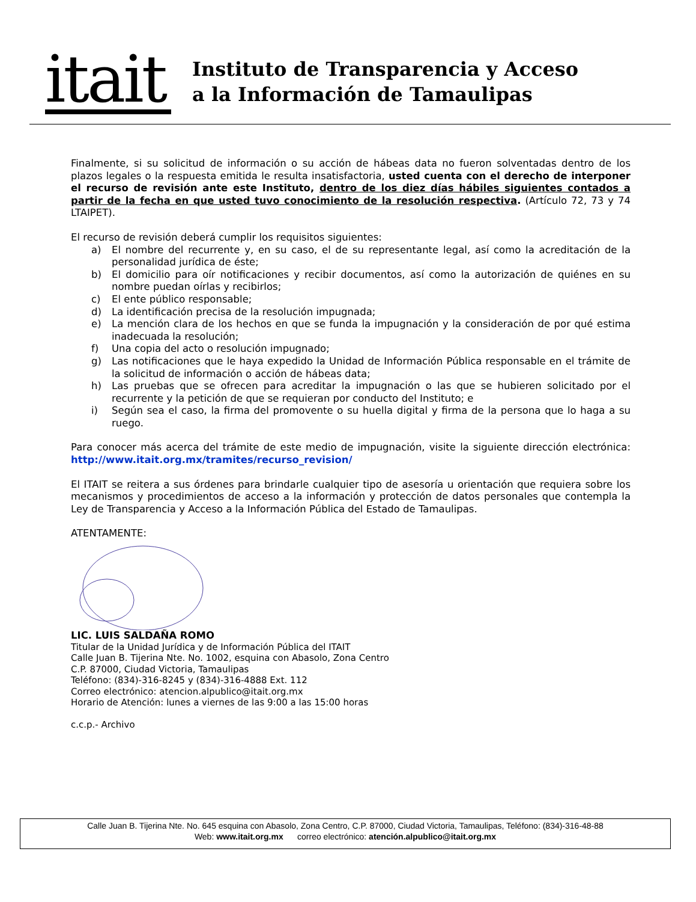itait
Instituto de Transparencia y Acceso
a la Información de Tamaulipas
Finalmente, si su solicitud de información o su acción de hábeas data no fueron solventadas dentro de los plazos legales o la respuesta emitida le resulta insatisfactoria, usted cuenta con el derecho de interponer el recurso de revisión ante este Instituto, dentro de los diez días hábiles siguientes contados a partir de la fecha en que usted tuvo conocimiento de la resolución respectiva. (Artículo 72, 73 y 74 LTAIPET).
El recurso de revisión deberá cumplir los requisitos siguientes:
a) El nombre del recurrente y, en su caso, el de su representante legal, así como la acreditación de la personalidad jurídica de éste;
b) El domicilio para oír notificaciones y recibir documentos, así como la autorización de quiénes en su nombre puedan oírlas y recibirlos;
c) El ente público responsable;
d) La identificación precisa de la resolución impugnada;
e) La mención clara de los hechos en que se funda la impugnación y la consideración de por qué estima inadecuada la resolución;
f) Una copia del acto o resolución impugnado;
g) Las notificaciones que le haya expedido la Unidad de Información Pública responsable en el trámite de la solicitud de información o acción de hábeas data;
h) Las pruebas que se ofrecen para acreditar la impugnación o las que se hubieren solicitado por el recurrente y la petición de que se requieran por conducto del Instituto; e
i) Según sea el caso, la firma del promovente o su huella digital y firma de la persona que lo haga a su ruego.
Para conocer más acerca del trámite de este medio de impugnación, visite la siguiente dirección electrónica: http://www.itait.org.mx/tramites/recurso_revision/
El ITAIT se reitera a sus órdenes para brindarle cualquier tipo de asesoría u orientación que requiera sobre los mecanismos y procedimientos de acceso a la información y protección de datos personales que contempla la Ley de Transparencia y Acceso a la Información Pública del Estado de Tamaulipas.
ATENTAMENTE:
LIC. LUIS SALDAÑA ROMO
Titular de la Unidad Jurídica y de Información Pública del ITAIT
Calle Juan B. Tijerina Nte. No. 1002, esquina con Abasolo, Zona Centro
C.P. 87000, Ciudad Victoria, Tamaulipas
Teléfono: (834)-316-8245 y (834)-316-4888 Ext. 112
Correo electrónico: atencion.alpublico@itait.org.mx
Horario de Atención: lunes a viernes de las 9:00 a las 15:00 horas
c.c.p.- Archivo
Calle Juan B. Tijerina Nte. No. 645 esquina con Abasolo, Zona Centro, C.P. 87000, Ciudad Victoria, Tamaulipas, Teléfono: (834)-316-48-88
Web: www.itait.org.mx correo electrónico: atención.alpublico@itait.org.mx